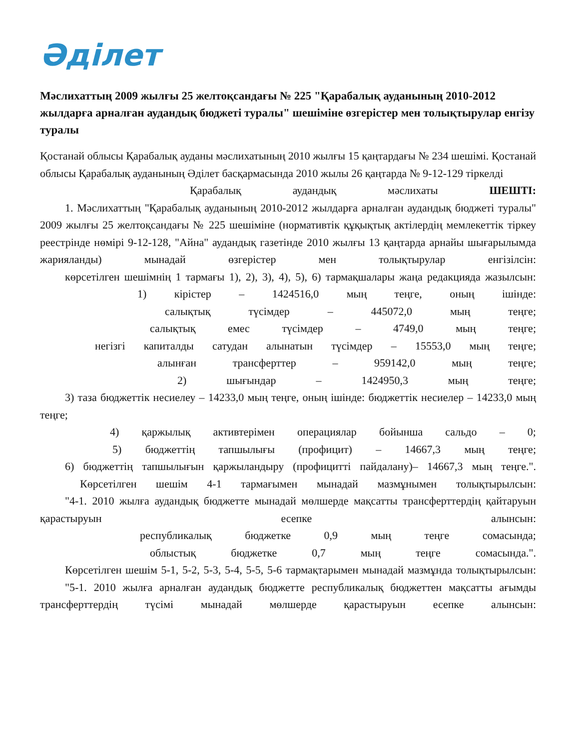Әділет
Мәслихаттың 2009 жылғы 25 желтоқсандағы № 225 "Қарабалық ауданының 2010-2012 жылдарға арналған аудандық бюджеті туралы" шешіміне өзгерістер мен толықтырулар енгізу туралы
Қостанай облысы Қарабалық ауданы мәслихатының 2010 жылғы 15 қаңтардағы № 234 шешімі. Қостанай облысы Қарабалық ауданының Әділет басқармасында 2010 жылы 26 қаңтарда № 9-12-129 тіркелді
Қарабалық аудандық мәслихаты ШЕШТІ:
1. Мәслихаттың "Қарабалық ауданының 2010-2012 жылдарға арналған аудандық бюджеті туралы" 2009 жылғы 25 желтоқсандағы № 225 шешіміне (нормативтік құқықтық актілердің мемлекеттік тіркеу реестрінде нөмірі 9-12-128, "Айна" аудандық газетінде 2010 жылғы 13 қаңтарда арнайы шығарылымда жарияланды) мынадай өзгерістер мен толықтырулар енгізілсін:
көрсетілген шешімнің 1 тармағы 1), 2), 3), 4), 5), 6) тармақшалары жаңа редакцияда жазылсын:
1) кірістер – 1424516,0 мың теңге, оның ішінде:
салықтық түсімдер – 445072,0 мың теңге;
салықтық емес түсімдер – 4749,0 мың теңге;
негізгі капиталды сатудан алынатын түсімдер – 15553,0 мың теңге;
алынған трансферттер – 959142,0 мың теңге;
2) шығындар – 1424950,3 мың теңге;
3) таза бюджеттік несиелеу – 14233,0 мың теңге, оның ішінде: бюджеттік несиелер – 14233,0 мың теңге;
4) қаржылық активтерімен операциялар бойынша сальдо – 0;
5) бюджеттің тапшылығы (профицит) – 14667,3 мың теңге;
6) бюджеттің тапшылығын қаржыландыру (профицитті пайдалану)– 14667,3 мың теңге.".
Көрсетілген шешім 4-1 тармағымен мынадай мазмұнымен толықтырылсын:
"4-1. 2010 жылға аудандық бюджетте мынадай мөлшерде мақсатты трансферттердің қайтаруын қарастыруын есепке алынсын:
республикалық бюджетке 0,9 мың теңге сомасында;
облыстық бюджетке 0,7 мың теңге сомасында.".
Көрсетілген шешім 5-1, 5-2, 5-3, 5-4, 5-5, 5-6 тармақтарымен мынадай мазмұнда толықтырылсын:
"5-1. 2010 жылға арналған аудандық бюджетте республикалық бюджеттен мақсатты ағымды трансферттердің түсімі мынадай мөлшерде қарастыруын есепке алынсын: